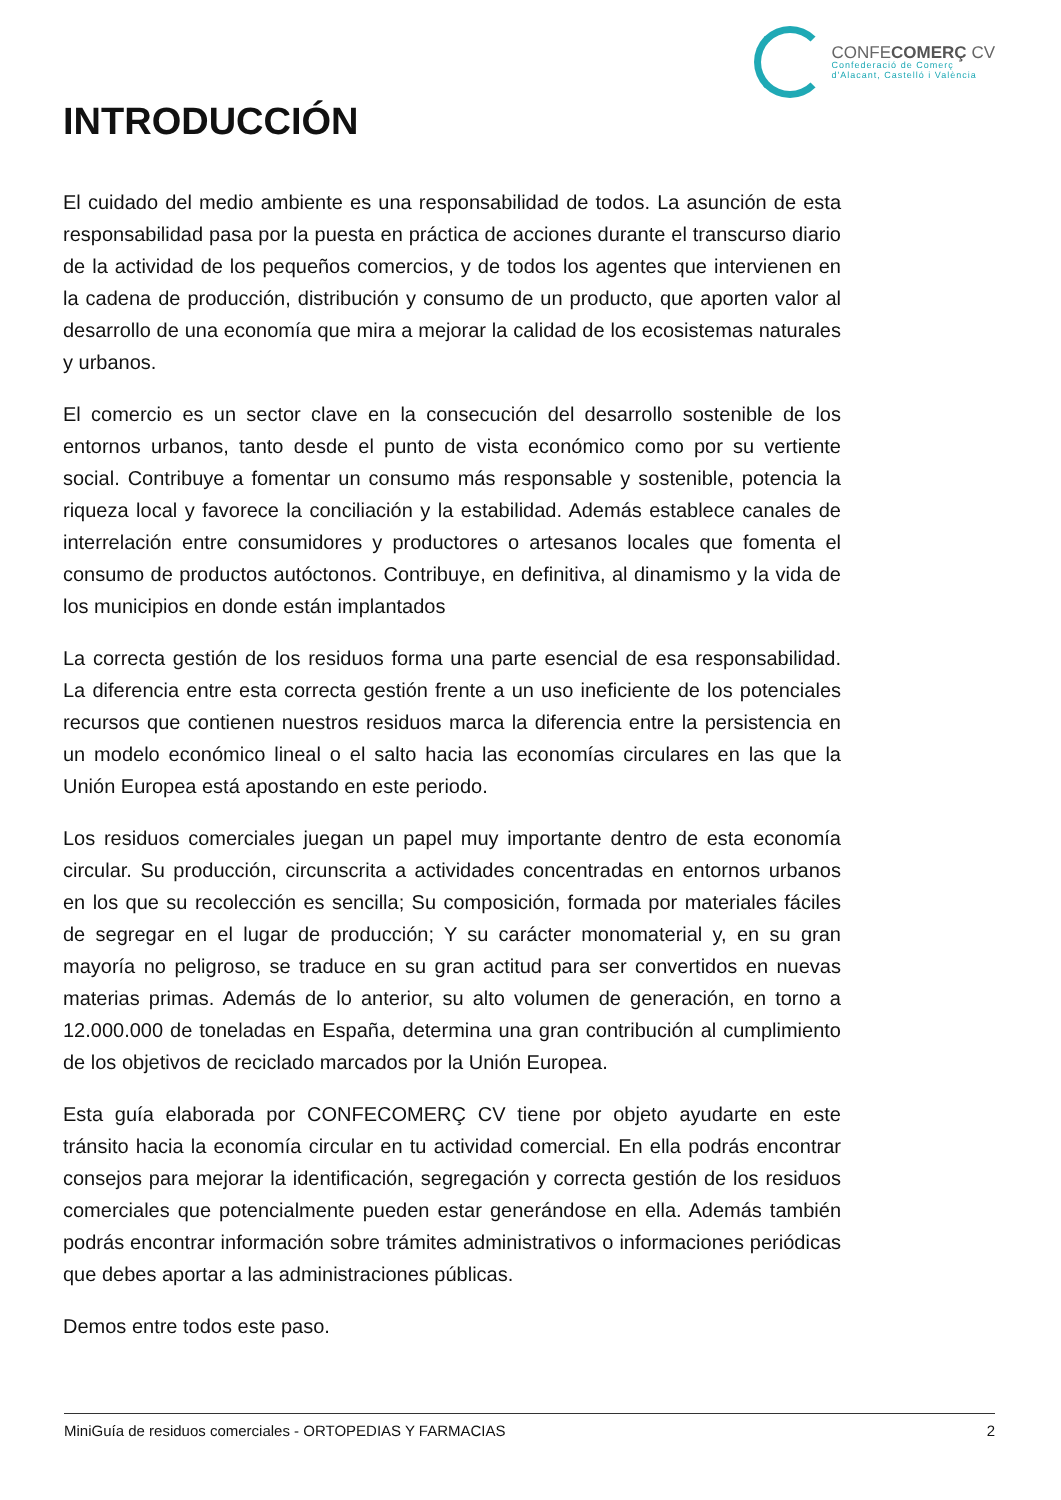CONFECOMERÇ CV
Confederació de Comerç
d'Alacant, Castelló i València
INTRODUCCIÓN
El cuidado del medio ambiente es una responsabilidad de todos. La asunción de esta responsabilidad pasa por la puesta en práctica de acciones durante el transcurso diario de la actividad de los pequeños comercios, y de todos los agentes que intervienen en la cadena de producción, distribución y consumo de un producto, que aporten valor al desarrollo de una economía que mira a mejorar la calidad de los ecosistemas naturales y urbanos.
El comercio es un sector clave en la consecución del desarrollo sostenible de los entornos urbanos, tanto desde el punto de vista económico como por su vertiente social. Contribuye a fomentar un consumo más responsable y sostenible, potencia la riqueza local y favorece la conciliación y la estabilidad. Además establece canales de interrelación entre consumidores y productores o artesanos locales que fomenta el consumo de productos autóctonos. Contribuye, en definitiva, al dinamismo y la vida de los municipios en donde están implantados
La correcta gestión de los residuos forma una parte esencial de esa responsabilidad. La diferencia entre esta correcta gestión frente a un uso ineficiente de los potenciales recursos que contienen nuestros residuos marca la diferencia entre la persistencia en un modelo económico lineal o el salto hacia las economías circulares en las que la Unión Europea está apostando en este periodo.
Los residuos comerciales juegan un papel muy importante dentro de esta economía circular. Su producción, circunscrita a actividades concentradas en entornos urbanos en los que su recolección es sencilla; Su composición, formada por materiales fáciles de segregar en el lugar de producción; Y su carácter monomaterial y, en su gran mayoría no peligroso, se traduce en su gran actitud para ser convertidos en nuevas materias primas. Además de lo anterior, su alto volumen de generación, en torno a 12.000.000 de toneladas en España, determina una gran contribución al cumplimiento de los objetivos de reciclado marcados por la Unión Europea.
Esta guía elaborada por CONFECOMERÇ CV tiene por objeto ayudarte en este tránsito hacia la economía circular en tu actividad comercial. En ella podrás encontrar consejos para mejorar la identificación, segregación y correcta gestión de los residuos comerciales que potencialmente pueden estar generándose en ella. Además también podrás encontrar información sobre trámites administrativos o informaciones periódicas que debes aportar a las administraciones públicas.
Demos entre todos este paso.
MiniGuía de residuos comerciales - ORTOPEDIAS Y FARMACIAS 2